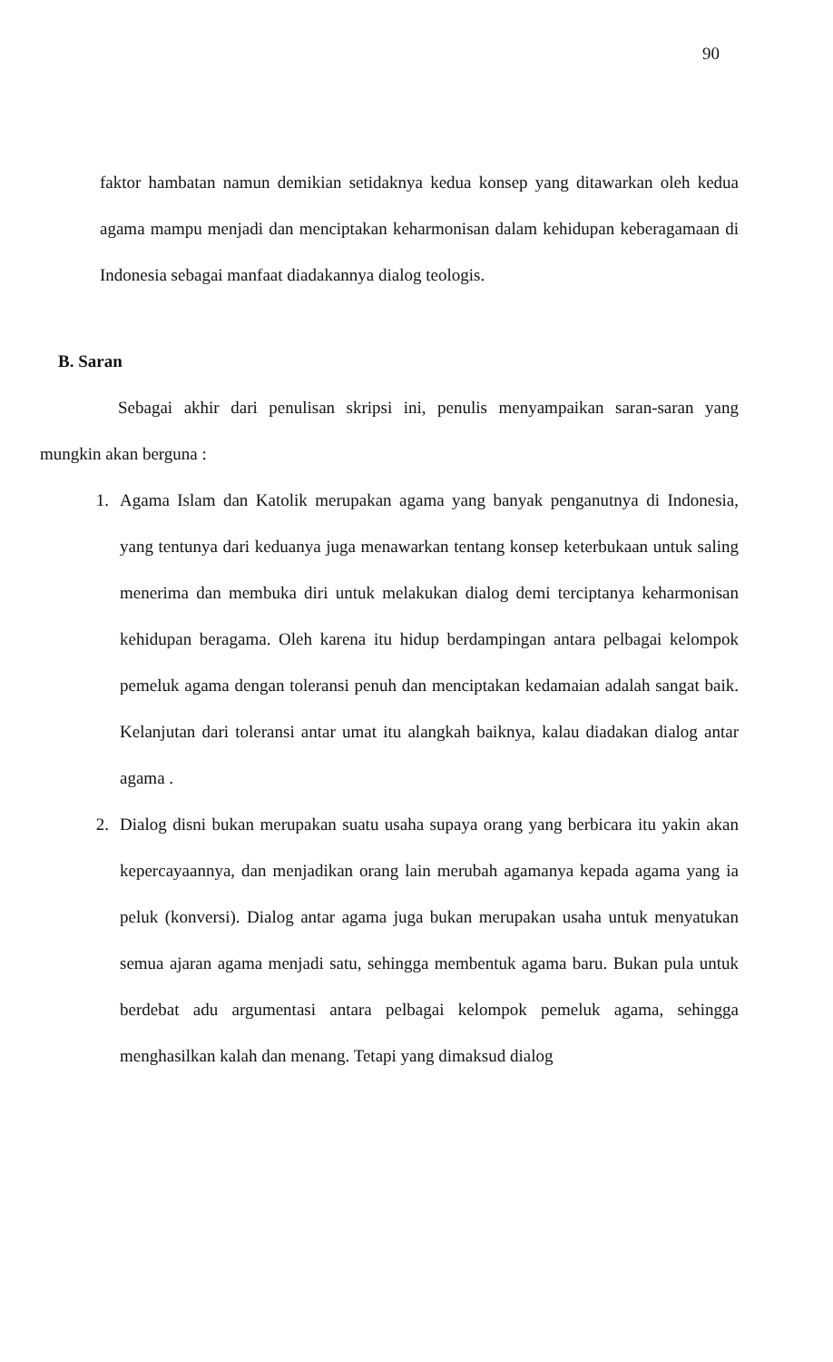90
faktor hambatan namun demikian setidaknya kedua konsep yang ditawarkan oleh kedua agama mampu menjadi dan menciptakan keharmonisan dalam kehidupan keberagamaan di Indonesia sebagai manfaat diadakannya dialog teologis.
B. Saran
Sebagai akhir dari penulisan skripsi ini, penulis menyampaikan saran-saran yang mungkin akan berguna :
1. Agama Islam dan Katolik merupakan agama yang banyak penganutnya di Indonesia, yang tentunya dari keduanya juga menawarkan tentang konsep keterbukaan untuk saling menerima dan membuka diri untuk melakukan dialog demi terciptanya keharmonisan kehidupan beragama. Oleh karena itu hidup berdampingan antara pelbagai kelompok pemeluk agama dengan toleransi penuh dan menciptakan kedamaian adalah sangat baik. Kelanjutan dari toleransi antar umat itu alangkah baiknya, kalau diadakan dialog antar agama .
2. Dialog disni bukan merupakan suatu usaha supaya orang yang berbicara itu yakin akan kepercayaannya, dan menjadikan orang lain merubah agamanya kepada agama yang ia peluk (konversi). Dialog antar agama juga bukan merupakan usaha untuk menyatukan semua ajaran agama menjadi satu, sehingga membentuk agama baru. Bukan pula untuk berdebat adu argumentasi antara pelbagai kelompok pemeluk agama, sehingga menghasilkan kalah dan menang. Tetapi yang dimaksud dialog